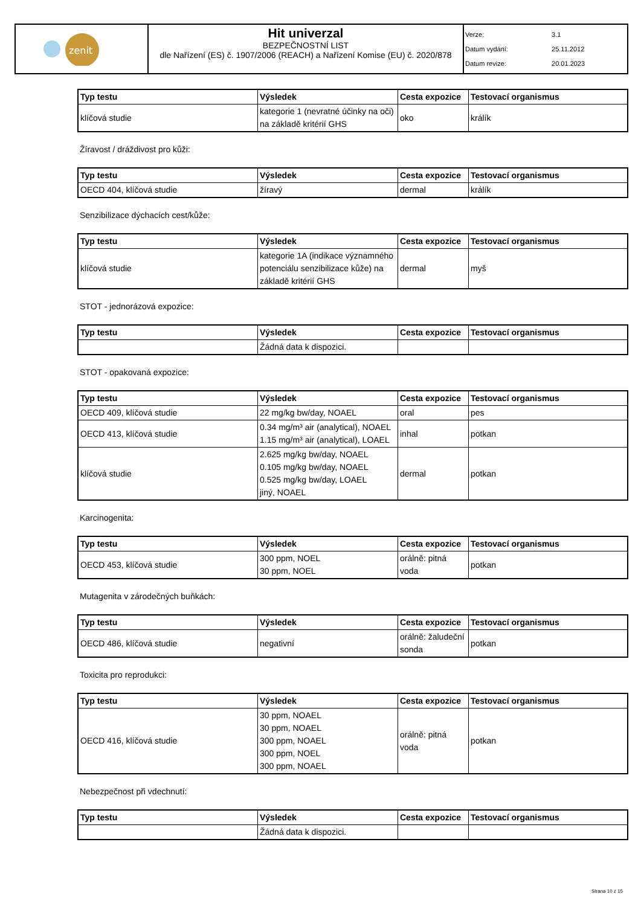| zenit | Hit univerzal BEZPEČNOSTNÍ LIST dle Nařízení (ES) č. 1907/2006 (REACH) a Nařízení Komise (EU) č. 2020/878 | Verze: 3.1 Datum vydání: 25.11.2012 Datum revize: 20.01.2023 |
| Typ testu | Výsledek | Cesta expozice | Testovací organismus |
| --- | --- | --- | --- |
| klíčová studie | kategorie 1 (nevratné účinky na oči) na základě kritérií GHS | oko | králík |
Žíravost / dráždivost pro kůži:
| Typ testu | Výsledek | Cesta expozice | Testovací organismus |
| --- | --- | --- | --- |
| OECD 404, klíčová studie | žíravý | dermal | králík |
Senzibilizace dýchacích cest/kůže:
| Typ testu | Výsledek | Cesta expozice | Testovací organismus |
| --- | --- | --- | --- |
| klíčová studie | kategorie 1A (indikace významného potenciálu senzibilizace kůže) na základě kritérií GHS | dermal | myš |
STOT - jednorázová expozice:
| Typ testu | Výsledek | Cesta expozice | Testovací organismus |
| --- | --- | --- | --- |
| | Žádná data k dispozici. | | |
STOT - opakovaná expozice:
| Typ testu | Výsledek | Cesta expozice | Testovací organismus |
| --- | --- | --- | --- |
| OECD 409, klíčová studie | 22 mg/kg bw/day, NOAEL | oral | pes |
| OECD 413, klíčová studie | 0.34 mg/m³ air (analytical), NOAEL 1.15 mg/m³ air (analytical), LOAEL | inhal | potkan |
| klíčová studie | 2.625 mg/kg bw/day, NOAEL 0.105 mg/kg bw/day, NOAEL 0.525 mg/kg bw/day, LOAEL jiný, NOAEL | dermal | potkan |
Karcinogenita:
| Typ testu | Výsledek | Cesta expozice | Testovací organismus |
| --- | --- | --- | --- |
| OECD 453, klíčová studie | 300 ppm, NOEL 30 ppm, NOEL | orálně: pitná voda | potkan |
Mutagenita v zárodečných buňkách:
| Typ testu | Výsledek | Cesta expozice | Testovací organismus |
| --- | --- | --- | --- |
| OECD 486, klíčová studie | negativní | orálně: žaludeční sonda | potkan |
Toxicita pro reprodukci:
| Typ testu | Výsledek | Cesta expozice | Testovací organismus |
| --- | --- | --- | --- |
| OECD 416, klíčová studie | 30 ppm, NOAEL 30 ppm, NOAEL 300 ppm, NOAEL 300 ppm, NOEL 300 ppm, NOAEL | orálně: pitná voda | potkan |
Nebezpečnost při vdechnutí:
| Typ testu | Výsledek | Cesta expozice | Testovací organismus |
| --- | --- | --- | --- |
| | Žádná data k dispozici. | | |
Strana 10 z 15